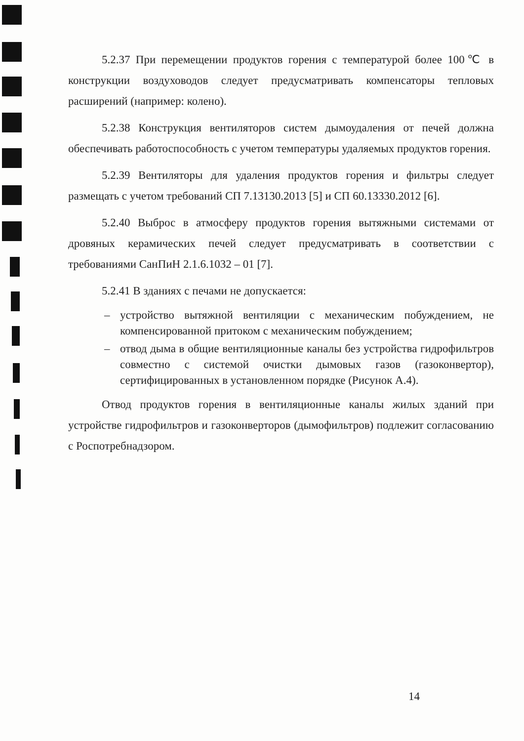5.2.37 При перемещении продуктов горения с температурой более 100℃ в конструкции воздуховодов следует предусматривать компенсаторы тепловых расширений (например: колено).
5.2.38 Конструкция вентиляторов систем дымоудаления от печей должна обеспечивать работоспособность с учетом температуры удаляемых продуктов горения.
5.2.39 Вентиляторы для удаления продуктов горения и фильтры следует размещать с учетом требований СП 7.13130.2013 [5] и СП 60.13330.2012 [6].
5.2.40 Выброс в атмосферу продуктов горения вытяжными системами от дровяных керамических печей следует предусматривать в соответствии с требованиями СанПиН 2.1.6.1032 – 01 [7].
5.2.41 В зданиях с печами не допускается:
– устройство вытяжной вентиляции с механическим побуждением, не компенсированной притоком с механическим побуждением;
– отвод дыма в общие вентиляционные каналы без устройства гидрофильтров совместно с системой очистки дымовых газов (газоконвертор), сертифицированных в установленном порядке (Рисунок А.4).
Отвод продуктов горения в вентиляционные каналы жилых зданий при устройстве гидрофильтров и газоконверторов (дымофильтров) подлежит согласованию с Роспотребнадзором.
14